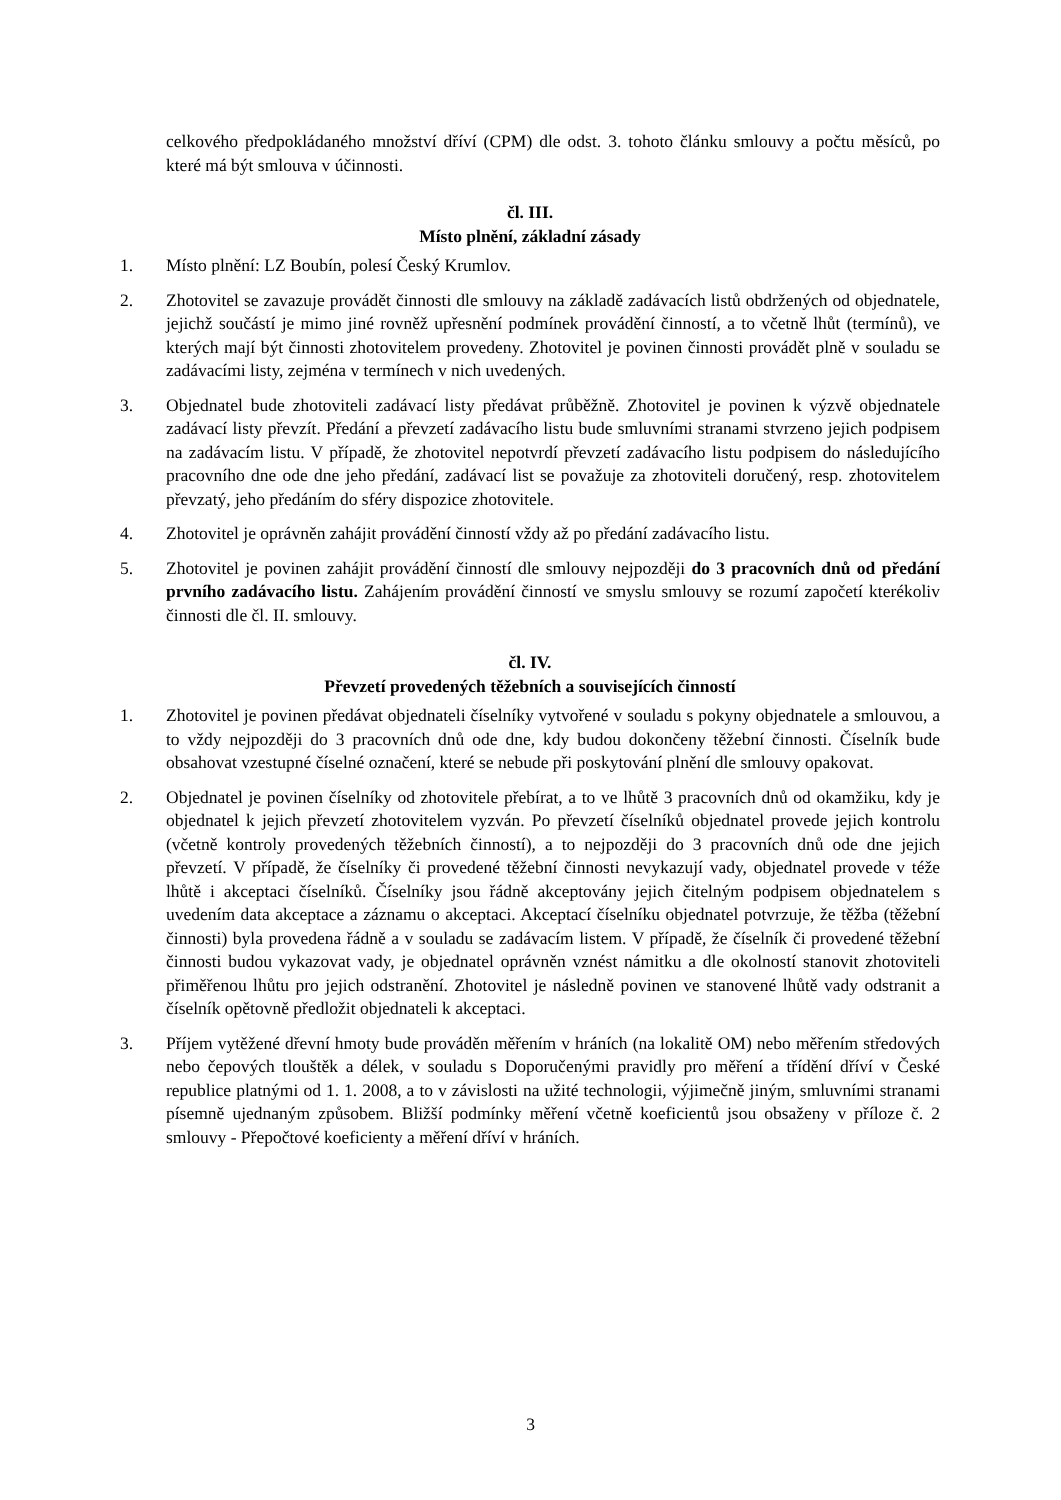celkového předpokládaného množství dříví (CPM) dle odst. 3. tohoto článku smlouvy a počtu měsíců, po které má být smlouva v účinnosti.
čl. III.
Místo plnění, základní zásady
1. Místo plnění: LZ Boubín, polesí Český Krumlov.
2. Zhotovitel se zavazuje provádět činnosti dle smlouvy na základě zadávacích listů obdržených od objednatele, jejichž součástí je mimo jiné rovněž upřesnění podmínek provádění činností, a to včetně lhůt (termínů), ve kterých mají být činnosti zhotovitelem provedeny. Zhotovitel je povinen činnosti provádět plně v souladu se zadávacími listy, zejména v termínech v nich uvedených.
3. Objednatel bude zhotoviteli zadávací listy předávat průběžně. Zhotovitel je povinen k výzvě objednatele zadávací listy převzít. Předání a převzetí zadávacího listu bude smluvními stranami stvrzeno jejich podpisem na zadávacím listu. V případě, že zhotovitel nepotvrdí převzetí zadávacího listu podpisem do následujícího pracovního dne ode dne jeho předání, zadávací list se považuje za zhotoviteli doručený, resp. zhotovitelem převzatý, jeho předáním do sféry dispozice zhotovitele.
4. Zhotovitel je oprávněn zahájit provádění činností vždy až po předání zadávacího listu.
5. Zhotovitel je povinen zahájit provádění činností dle smlouvy nejpozději do 3 pracovních dnů od předání prvního zadávacího listu. Zahájením provádění činností ve smyslu smlouvy se rozumí započetí kterékoliv činnosti dle čl. II. smlouvy.
čl. IV.
Převzetí provedených těžebních a souvisejících činností
1. Zhotovitel je povinen předávat objednateli číselníky vytvořené v souladu s pokyny objednatele a smlouvou, a to vždy nejpozději do 3 pracovních dnů ode dne, kdy budou dokončeny těžební činnosti. Číselník bude obsahovat vzestupné číselné označení, které se nebude při poskytování plnění dle smlouvy opakovat.
2. Objednatel je povinen číselníky od zhotovitele přebírat, a to ve lhůtě 3 pracovních dnů od okamžiku, kdy je objednatel k jejich převzetí zhotovitelem vyzván. Po převzetí číselníků objednatel provede jejich kontrolu (včetně kontroly provedených těžebních činností), a to nejpozději do 3 pracovních dnů ode dne jejich převzetí. V případě, že číselníky či provedené těžební činnosti nevykazují vady, objednatel provede v téže lhůtě i akceptaci číselníků. Číselníky jsou řádně akceptovány jejich čitelným podpisem objednatelem s uvedením data akceptace a záznamu o akceptaci. Akceptací číselníku objednatel potvrzuje, že těžba (těžební činnosti) byla provedena řádně a v souladu se zadávacím listem. V případě, že číselník či provedené těžební činnosti budou vykazovat vady, je objednatel oprávněn vznést námitku a dle okolností stanovit zhotoviteli přiměřenou lhůtu pro jejich odstranění. Zhotovitel je následně povinen ve stanovené lhůtě vady odstranit a číselník opětovně předložit objednateli k akceptaci.
3. Příjem vytěžené dřevní hmoty bude prováděn měřením v hráních (na lokalitě OM) nebo měřením středových nebo čepových tlouštěk a délek, v souladu s Doporučenými pravidly pro měření a třídění dříví v České republice platnými od 1. 1. 2008, a to v závislosti na užité technologii, výjimečně jiným, smluvními stranami písemně ujednaným způsobem. Bližší podmínky měření včetně koeficientů jsou obsaženy v příloze č. 2 smlouvy - Přepočtové koeficienty a měření dříví v hráních.
3